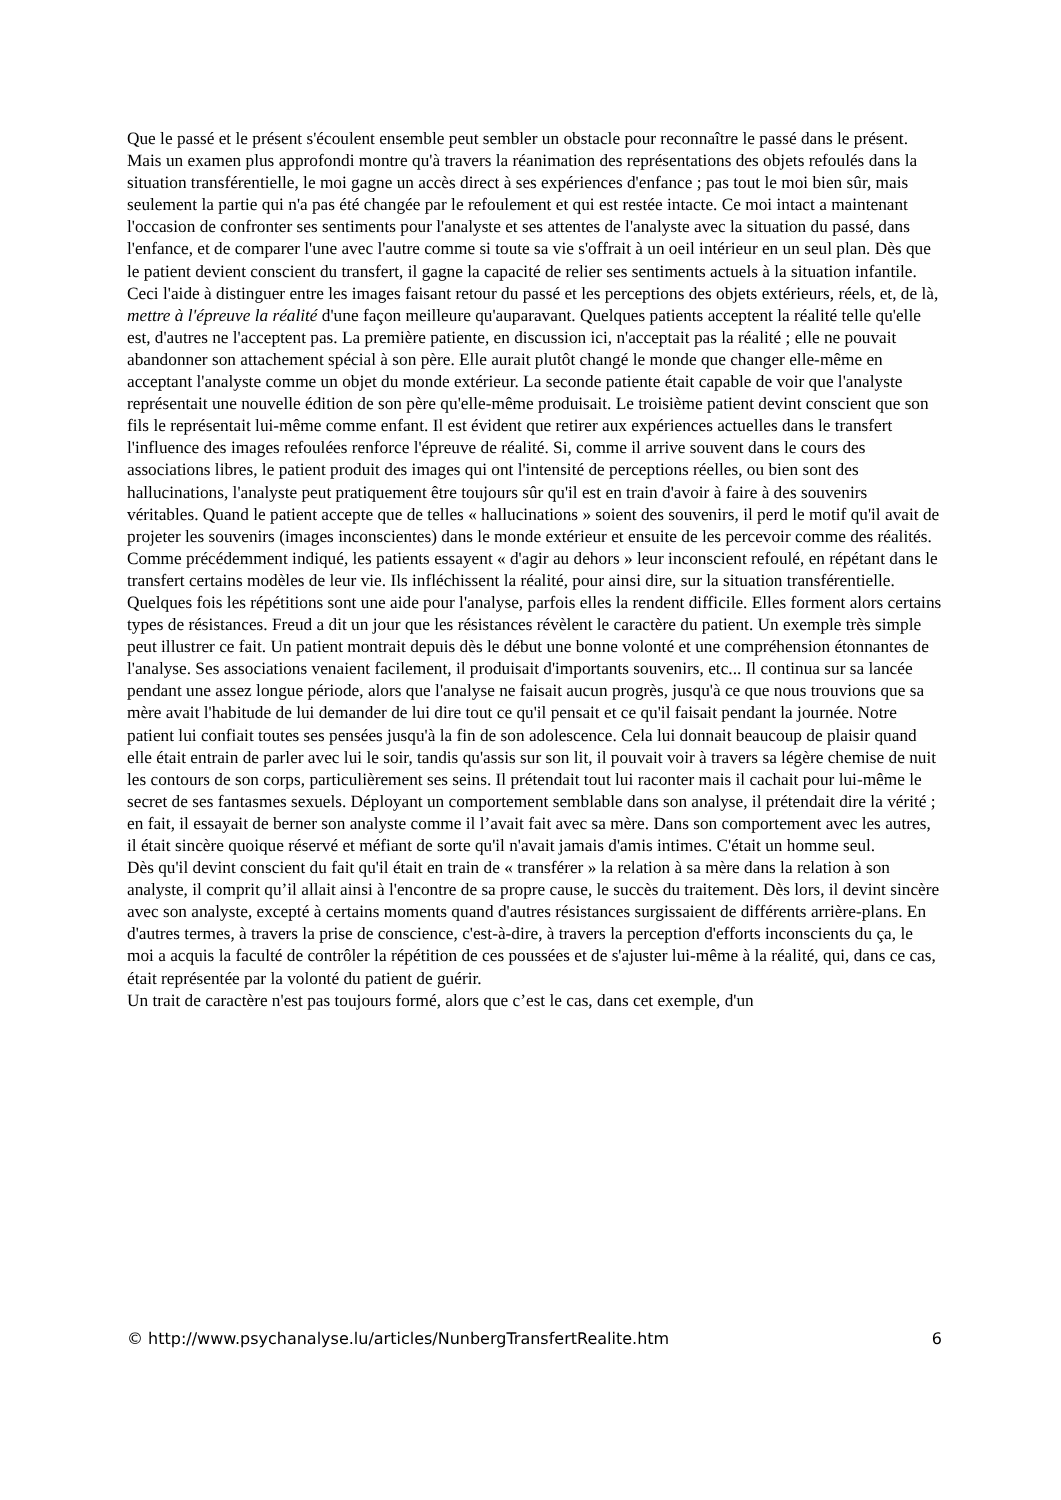Que le passé et le présent s'écoulent ensemble peut sembler un obstacle pour reconnaître le passé dans le présent. Mais un examen plus approfondi montre qu'à travers la réanimation des représentations des objets refoulés dans la situation transférentielle, le moi gagne un accès direct à ses expériences d'enfance ; pas tout le moi bien sûr, mais seulement la partie qui n'a pas été changée par le refoulement et qui est restée intacte. Ce moi intact a maintenant l'occasion de confronter ses sentiments pour l'analyste et ses attentes de l'analyste avec la situation du passé, dans l'enfance, et de comparer l'une avec l'autre comme si toute sa vie s'offrait à un oeil intérieur en un seul plan. Dès que le patient devient conscient du transfert, il gagne la capacité de relier ses sentiments actuels à la situation infantile. Ceci l'aide à distinguer entre les images faisant retour du passé et les perceptions des objets extérieurs, réels, et, de là, mettre à l'épreuve la réalité d'une façon meilleure qu'auparavant. Quelques patients acceptent la réalité telle qu'elle est, d'autres ne l'acceptent pas. La première patiente, en discussion ici, n'acceptait pas la réalité ; elle ne pouvait abandonner son attachement spécial à son père. Elle aurait plutôt changé le monde que changer elle-même en acceptant l'analyste comme un objet du monde extérieur. La seconde patiente était capable de voir que l'analyste représentait une nouvelle édition de son père qu'elle-même produisait. Le troisième patient devint conscient que son fils le représentait lui-même comme enfant. Il est évident que retirer aux expériences actuelles dans le transfert l'influence des images refoulées renforce l'épreuve de réalité. Si, comme il arrive souvent dans le cours des associations libres, le patient produit des images qui ont l'intensité de perceptions réelles, ou bien sont des hallucinations, l'analyste peut pratiquement être toujours sûr qu'il est en train d'avoir à faire à des souvenirs véritables. Quand le patient accepte que de telles « hallucinations » soient des souvenirs, il perd le motif qu'il avait de projeter les souvenirs (images inconscientes) dans le monde extérieur et ensuite de les percevoir comme des réalités.
Comme précédemment indiqué, les patients essayent « d'agir au dehors » leur inconscient refoulé, en répétant dans le transfert certains modèles de leur vie. Ils infléchissent la réalité, pour ainsi dire, sur la situation transférentielle. Quelques fois les répétitions sont une aide pour l'analyse, parfois elles la rendent difficile. Elles forment alors certains types de résistances. Freud a dit un jour que les résistances révèlent le caractère du patient. Un exemple très simple peut illustrer ce fait. Un patient montrait depuis dès le début une bonne volonté et une compréhension étonnantes de l'analyse. Ses associations venaient facilement, il produisait d'importants souvenirs, etc... Il continua sur sa lancée pendant une assez longue période, alors que l'analyse ne faisait aucun progrès, jusqu'à ce que nous trouvions que sa mère avait l'habitude de lui demander de lui dire tout ce qu'il pensait et ce qu'il faisait pendant la journée. Notre patient lui confiait toutes ses pensées jusqu'à la fin de son adolescence. Cela lui donnait beaucoup de plaisir quand elle était entrain de parler avec lui le soir, tandis qu'assis sur son lit, il pouvait voir à travers sa légère chemise de nuit les contours de son corps, particulièrement ses seins. Il prétendait tout lui raconter mais il cachait pour lui-même le secret de ses fantasmes sexuels. Déployant un comportement semblable dans son analyse, il prétendait dire la vérité ; en fait, il essayait de berner son analyste comme il l’avait fait avec sa mère. Dans son comportement avec les autres, il était sincère quoique réservé et méfiant de sorte qu'il n'avait jamais d'amis intimes. C'était un homme seul.
Dès qu'il devint conscient du fait qu'il était en train de « transférer » la relation à sa mère dans la relation à son analyste, il comprit qu’il allait ainsi à l'encontre de sa propre cause, le succès du traitement. Dès lors, il devint sincère avec son analyste, excepté à certains moments quand d'autres résistances surgissaient de différents arrière-plans. En d'autres termes, à travers la prise de conscience, c'est-à-dire, à travers la perception d'efforts inconscients du ça, le moi a acquis la faculté de contrôler la répétition de ces poussées et de s'ajuster lui-même à la réalité, qui, dans ce cas, était représentée par la volonté du patient de guérir.
Un trait de caractère n'est pas toujours formé, alors que c’est le cas, dans cet exemple, d'un
© http://www.psychanalyse.lu/articles/NunbergTransfertRealite.htm 6